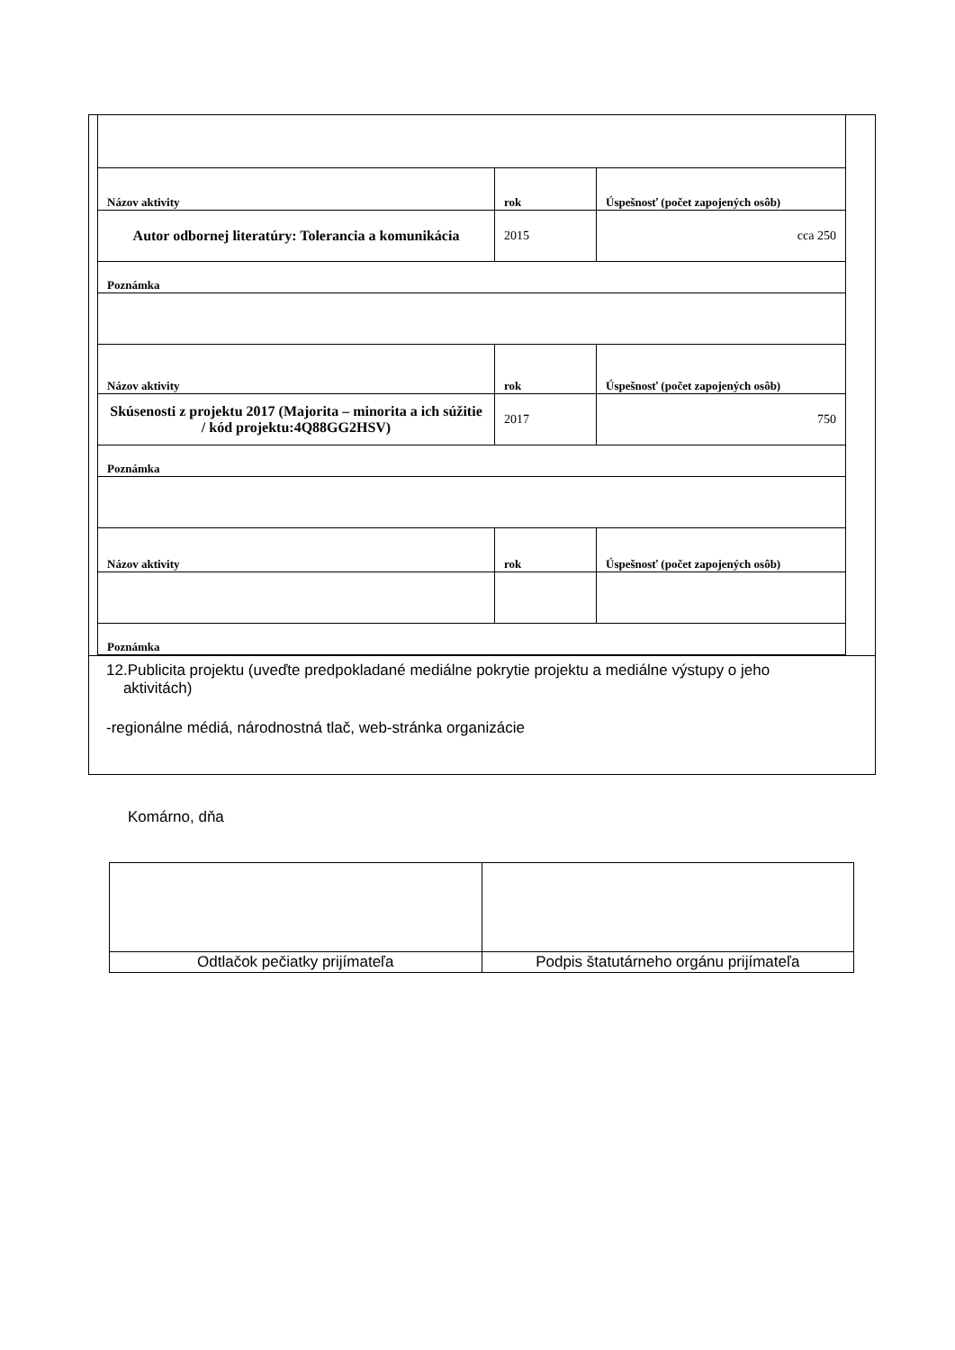| Názov aktivity | rok | Úspešnosť (počet zapojených osôb) |
| Autor odbornej literatúry: Tolerancia a komunikácia | 2015 | cca 250 |
| Poznámka | | |
| Názov aktivity | rok | Úspešnosť (počet zapojených osôb) |
| Skúsenosti z projektu 2017 (Majorita – minorita a ich súžitie / kód projektu:4Q88GG2HSV) | 2017 | 750 |
| Poznámka | | |
| Názov aktivity | rok | Úspešnosť (počet zapojených osôb) |
| Poznámka | | |
12.Publicita projektu (uveďte predpokladané mediálne pokrytie projektu a mediálne výstupy o jeho
aktivitách)
-regionálne médiá, národnostná tlač, web-stránka organizácie
Komárno, dňa
| Odtlačok pečiatky prijímateľa | Podpis štatutárneho orgánu prijímateľa |